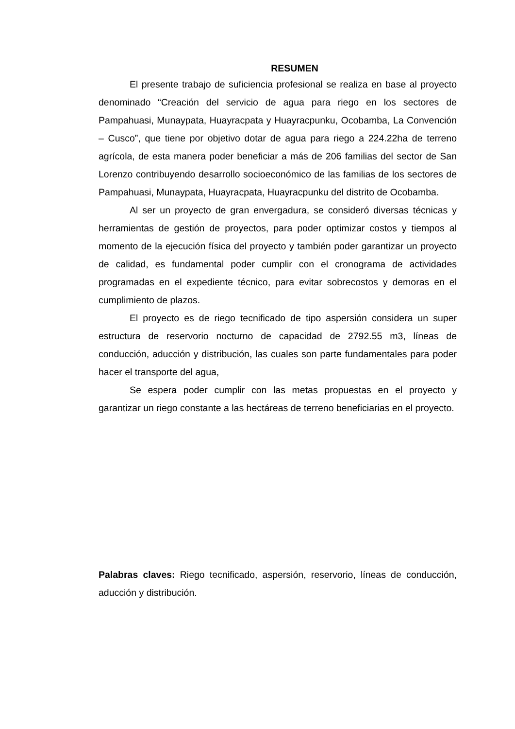RESUMEN
El presente trabajo de suficiencia profesional se realiza en base al proyecto denominado “Creación del servicio de agua para riego en los sectores de Pampahuasi, Munaypata, Huayracpata y Huayracpunku, Ocobamba, La Convención – Cusco”, que tiene por objetivo dotar de agua para riego a 224.22ha de terreno agrícola, de esta manera poder beneficiar a más de 206 familias del sector de San Lorenzo contribuyendo desarrollo socioeconómico de las familias de los sectores de Pampahuasi, Munaypata, Huayracpata, Huayracpunku del distrito de Ocobamba.
Al ser un proyecto de gran envergadura, se consideró diversas técnicas y herramientas de gestión de proyectos, para poder optimizar costos y tiempos al momento de la ejecución física del proyecto y también poder garantizar un proyecto de calidad, es fundamental poder cumplir con el cronograma de actividades programadas en el expediente técnico, para evitar sobrecostos y demoras en el cumplimiento de plazos.
El proyecto es de riego tecnificado de tipo aspersión considera un super estructura de reservorio nocturno de capacidad de 2792.55 m3, líneas de conducción, aducción y distribución, las cuales son parte fundamentales para poder hacer el transporte del agua,
Se espera poder cumplir con las metas propuestas en el proyecto y garantizar un riego constante a las hectáreas de terreno beneficiarias en el proyecto.
Palabras claves: Riego tecnificado, aspersión, reservorio, líneas de conducción, aducción y distribución.